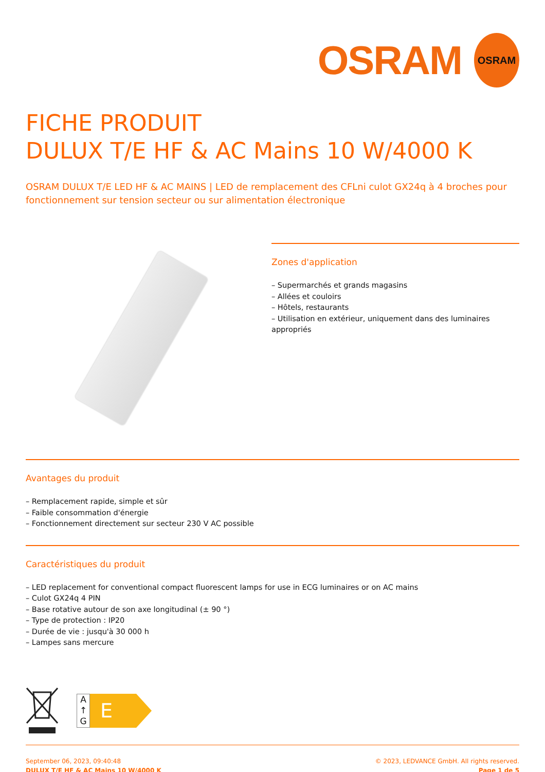OSRAM
OSRAM
FICHE PRODUIT
DULUX T/E HF & AC Mains 10 W/4000 K
OSRAM DULUX T/E LED HF & AC MAINS | LED de remplacement des CFLni culot GX24q à 4 broches pour fonctionnement sur tension secteur ou sur alimentation électronique
Zones d'application
– Supermarchés et grands magasins
– Allées et couloirs
– Hôtels, restaurants
– Utilisation en extérieur, uniquement dans des luminaires appropriés
Avantages du produit
– Remplacement rapide, simple et sûr
– Faible consommation d'énergie
– Fonctionnement directement sur secteur 230 V AC possible
Caractéristiques du produit
– LED replacement for conventional compact fluorescent lamps for use in ECG luminaires or on AC mains
– Culot GX24q 4 PIN
– Base rotative autour de son axe longitudinal (± 90 °)
– Type de protection : IP20
– Durée de vie : jusqu'à 30 000 h
– Lampes sans mercure
A
↑
G
E
September 06, 2023, 09:40:48
DULUX T/E HF & AC Mains 10 W/4000 K
© 2023, LEDVANCE GmbH. All rights reserved.
Page 1 de 5